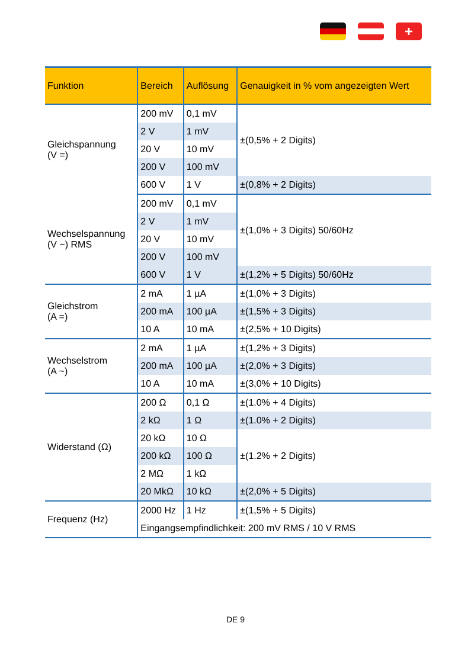+
| Funktion | Bereich | Auflösung | Genauigkeit in % vom angezeigten Wert |
| --- | --- | --- | --- |
| Gleichspannung (V =) | 200 mV | 0,1 mV | ±(0,5% + 2 Digits) |
| | 2 V | 1 mV | |
| | 20 V | 10 mV | |
| | 200 V | 100 mV | |
| | 600 V | 1 V | ±(0,8% + 2 Digits) |
| Wechselspannung (V ~) RMS | 200 mV | 0,1 mV | ±(1,0% + 3 Digits) 50/60Hz |
| | 2 V | 1 mV | |
| | 20 V | 10 mV | |
| | 200 V | 100 mV | |
| | 600 V | 1 V | ±(1,2% + 5 Digits) 50/60Hz |
| Gleichstrom (A =) | 2 mA | 1 µA | ±(1,0% + 3 Digits) |
| | 200 mA | 100 µA | ±(1,5% + 3 Digits) |
| | 10 A | 10 mA | ±(2,5% + 10 Digits) |
| Wechselstrom (A ~) | 2 mA | 1 µA | ±(1,2% + 3 Digits) |
| | 200 mA | 100 µA | ±(2,0% + 3 Digits) |
| | 10 A | 10 mA | ±(3,0% + 10 Digits) |
| Widerstand (Ω) | 200 Ω | 0,1 Ω | ±(1.0% + 4 Digits) |
| | 2 kΩ | 1 Ω | ±(1.0% + 2 Digits) |
| | 20 kΩ | 10 Ω | ±(1.2% + 2 Digits) |
| | 200 kΩ | 100 Ω | |
| | 2 MΩ | 1 kΩ | |
| | 20 MkΩ | 10 kΩ | ±(2,0% + 5 Digits) |
| Frequenz (Hz) | 2000 Hz | 1 Hz | ±(1,5% + 5 Digits) |
| | Eingangsempfindlichkeit: 200 mV RMS / 10 V RMS | | |
DE 9